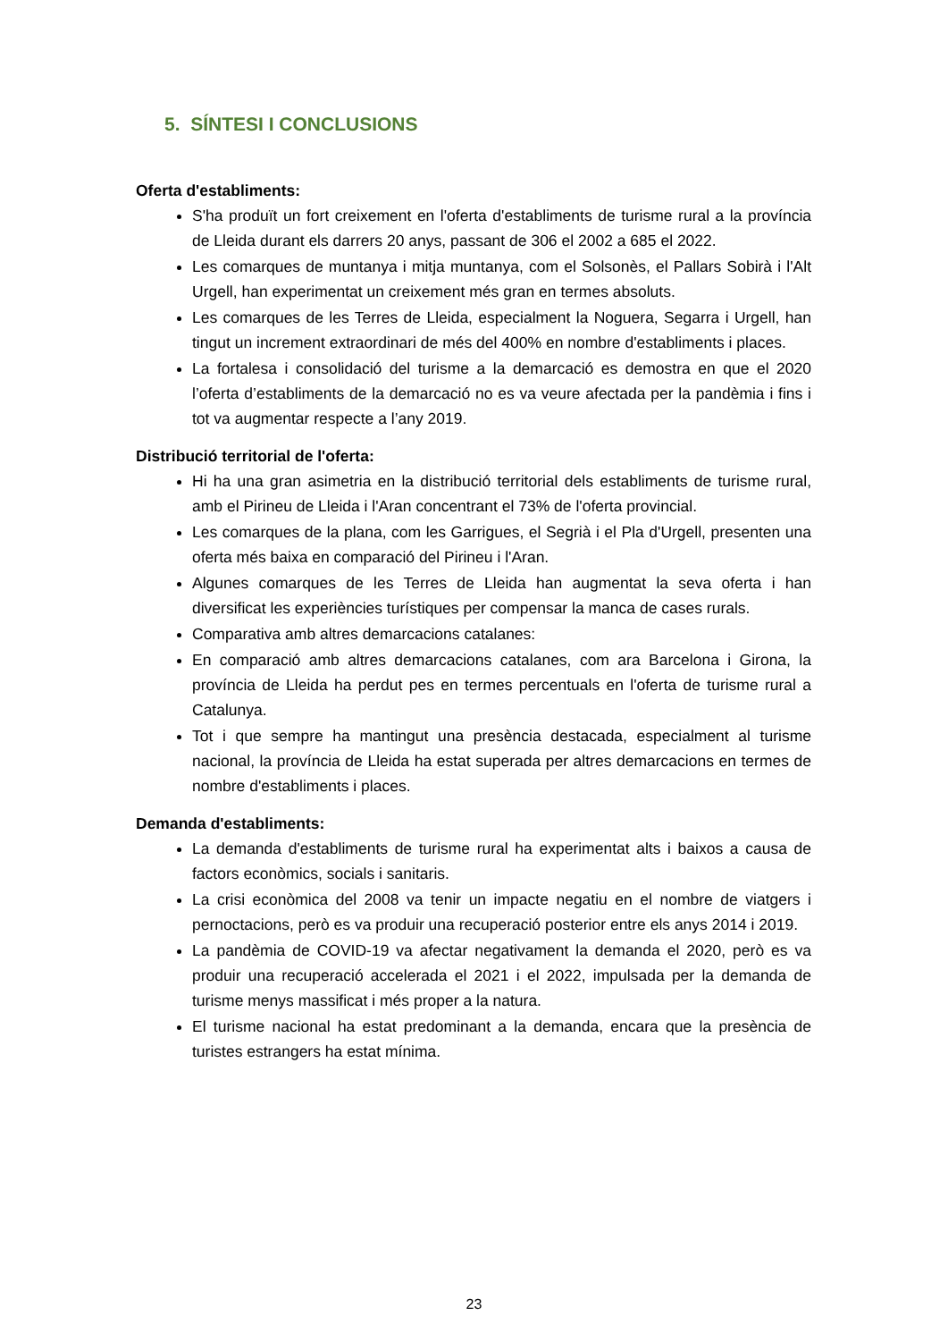5. SÍNTESI I CONCLUSIONS
Oferta d'establiments:
S'ha produït un fort creixement en l'oferta d'establiments de turisme rural a la província de Lleida durant els darrers 20 anys, passant de 306 el 2002 a 685 el 2022.
Les comarques de muntanya i mitja muntanya, com el Solsonès, el Pallars Sobirà i l'Alt Urgell, han experimentat un creixement més gran en termes absoluts.
Les comarques de les Terres de Lleida, especialment la Noguera, Segarra i Urgell, han tingut un increment extraordinari de més del 400% en nombre d'establiments i places.
La fortalesa i consolidació del turisme a la demarcació es demostra en que el 2020 l’oferta d’establiments de la demarcació no es va veure afectada per la pandèmia i fins i tot va augmentar respecte a l’any 2019.
Distribució territorial de l'oferta:
Hi ha una gran asimetria en la distribució territorial dels establiments de turisme rural, amb el Pirineu de Lleida i l'Aran concentrant el 73% de l'oferta provincial.
Les comarques de la plana, com les Garrigues, el Segrià i el Pla d'Urgell, presenten una oferta més baixa en comparació del Pirineu i l'Aran.
Algunes comarques de les Terres de Lleida han augmentat la seva oferta i han diversificat les experiències turístiques per compensar la manca de cases rurals.
Comparativa amb altres demarcacions catalanes:
En comparació amb altres demarcacions catalanes, com ara Barcelona i Girona, la província de Lleida ha perdut pes en termes percentuals en l'oferta de turisme rural a Catalunya.
Tot i que sempre ha mantingut una presència destacada, especialment al turisme nacional, la província de Lleida ha estat superada per altres demarcacions en termes de nombre d'establiments i places.
Demanda d'establiments:
La demanda d'establiments de turisme rural ha experimentat alts i baixos a causa de factors econòmics, socials i sanitaris.
La crisi econòmica del 2008 va tenir un impacte negatiu en el nombre de viatgers i pernoctacions, però es va produir una recuperació posterior entre els anys 2014 i 2019.
La pandèmia de COVID-19 va afectar negativament la demanda el 2020, però es va produir una recuperació accelerada el 2021 i el 2022, impulsada per la demanda de turisme menys massificat i més proper a la natura.
El turisme nacional ha estat predominant a la demanda, encara que la presència de turistes estrangers ha estat mínima.
23